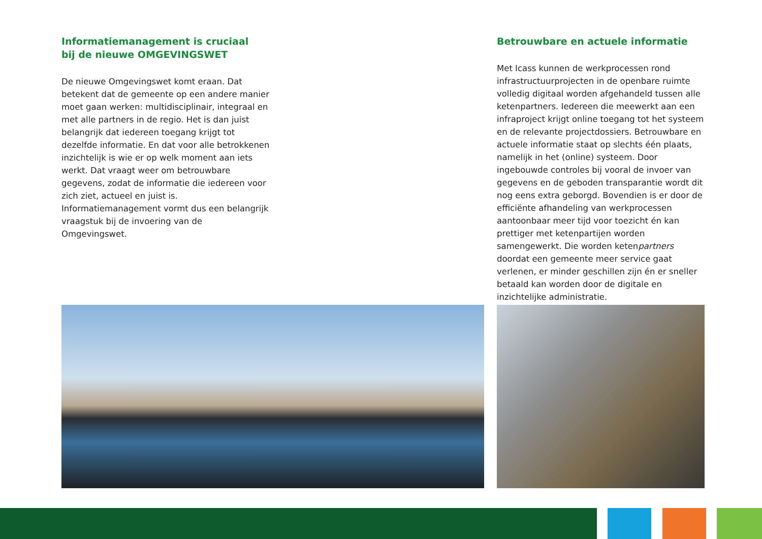Informatiemanagement is cruciaal
bij de nieuwe OMGEVINGSWET
De nieuwe Omgevingswet komt eraan. Dat betekent dat de gemeente op een andere manier moet gaan werken: multidisciplinair, integraal en met alle partners in de regio. Het is dan juist belangrijk dat iedereen toegang krijgt tot dezelfde informatie. En dat voor alle betrokkenen inzichtelijk is wie er op welk moment aan iets werkt. Dat vraagt weer om betrouwbare gegevens, zodat de informatie die iedereen voor zich ziet, actueel en juist is. Informatiemanagement vormt dus een belangrijk vraagstuk bij de invoering van de Omgevingswet.
Betrouwbare en actuele informatie
Met Icass kunnen de werkprocessen rond infrastructuurprojecten in de openbare ruimte volledig digitaal worden afgehandeld tussen alle ketenpartners. Iedereen die meewerkt aan een infraproject krijgt online toegang tot het systeem en de relevante projectdossiers. Betrouwbare en actuele informatie staat op slechts één plaats, namelijk in het (online) systeem. Door ingebouwde controles bij vooral de invoer van gegevens en de geboden transparantie wordt dit nog eens extra geborgd. Bovendien is er door de efficiënte afhandeling van werkprocessen aantoonbaar meer tijd voor toezicht én kan prettiger met ketenpartijen worden samengewerkt. Die worden ketenpartners doordat een gemeente meer service gaat verlenen, er minder geschillen zijn én er sneller betaald kan worden door de digitale en inzichtelijke administratie.